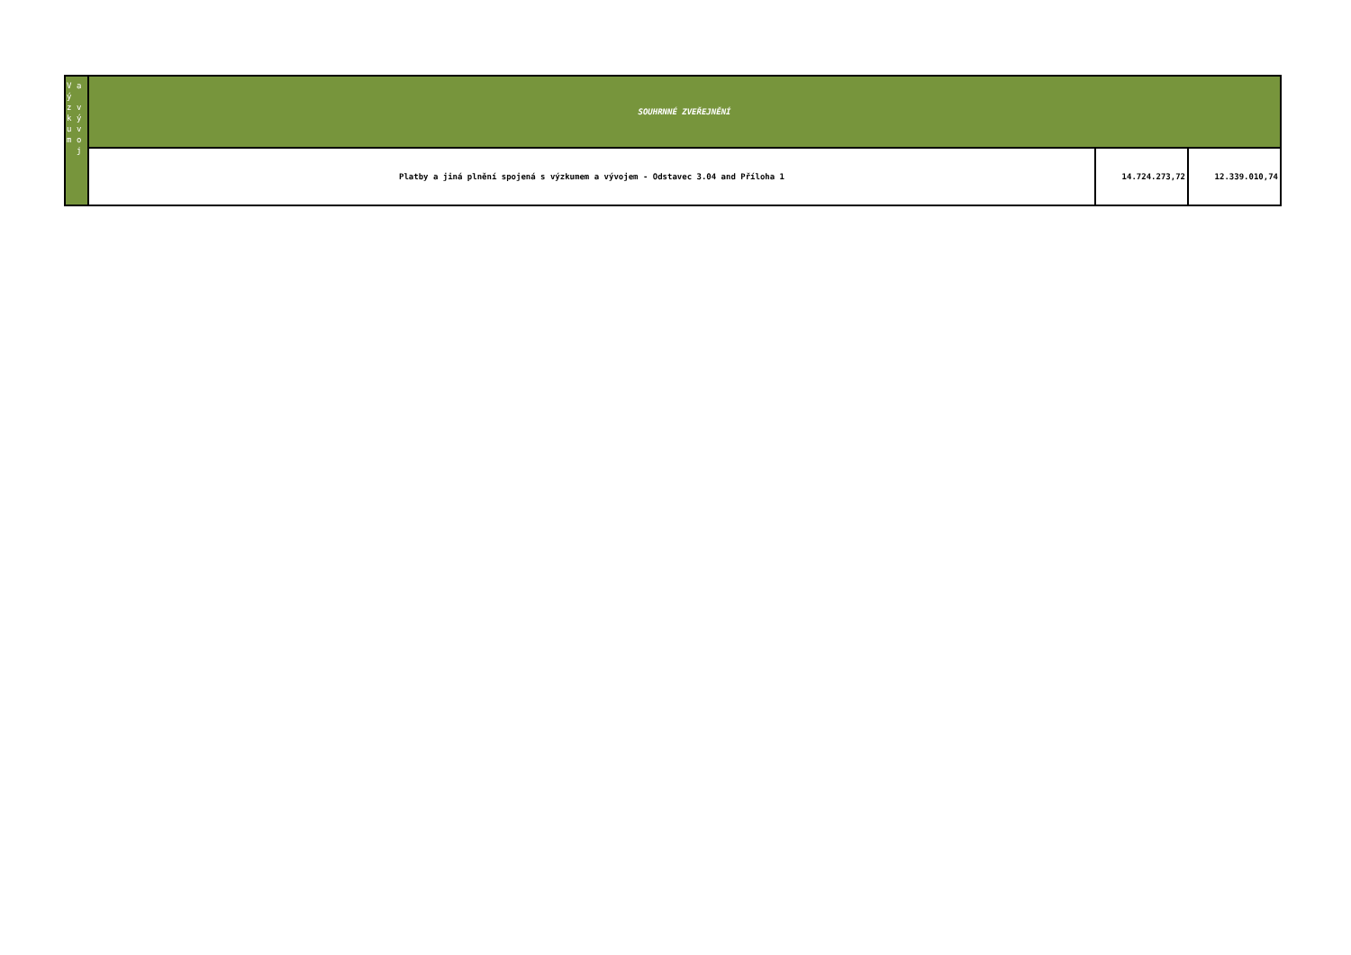| V ý z k u m a v ý v o j | SOUHRNNÉ ZVEŘEJNĚNÍ | | |
| | Platby a jiná plnění spojená s výzkumem a vývojem - Odstavec 3.04 and Příloha 1 | 14.724.273,72 | 12.339.010,74 |